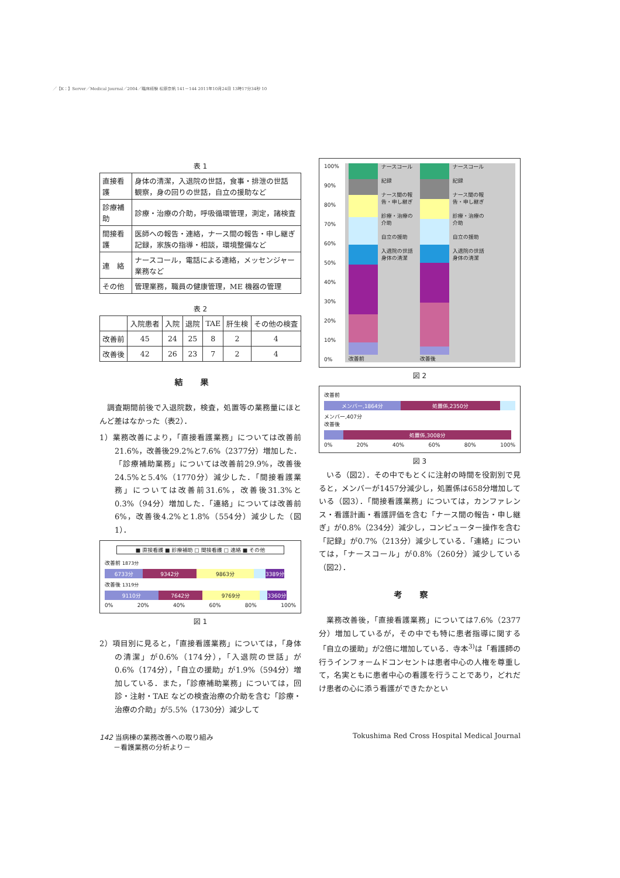／【K：】Server／Medical Journal／2004／臨床経験 松原奈帆 141－144 2011年10月24日 13時17分34秒 10
表 1
| 直接看護 | 身体の清潔，入退院の世話，食事・排泄の世話 観察，身の回りの世話，自立の援助など |
| 診療補助 | 診療・治療の介助，呼吸循環管理，測定，諸検査 |
| 間接看護 | 医師への報告・連絡，ナース間の報告・申し継ぎ 記録，家族の指導・相談，環境整備など |
| 連 絡 | ナースコール，電話による連絡，メッセンジャー業務など |
| その他 | 管理業務，職員の健康管理，ME 機器の管理 |
表 2
| | 入院患者 | 入院 | 退院 | TAE | 肝生検 | その他の検査 |
| --- | --- | --- | --- | --- | --- | --- |
| 改善前 | 45 | 24 | 25 | 8 | 2 | 4 |
| 改善後 | 42 | 26 | 23 | 7 | 2 | 4 |
結果
調査期間前後で入退院数，検査，処置等の業務量にほとんど差はなかった（表2）．
1）業務改善により，「直接看護業務」については改善前21.6%，改善後29.2%と7.6%（2377分）増加した．「診療補助業務」については改善前29.9%，改善後24.5%と5.4%（1770分）減少した．「間接看護業務」については改善前31.6%，改善後31.3%と0.3%（94分）増加した．「連絡」については改善前6%，改善後4.2%と1.8%（554分）減少した（図1）．
■ 直接看護 ■ 診療補助 □ 間接看護 □ 連絡 ■ その他
改善前 1873分
6733分 9342分 9863分 3389分
改善後 1319分
9110分 7642分 9769分 3360分
0% 20% 40% 60% 80% 100%
図 1
2）項目別に見ると，「直接看護業務」については，「身体の清潔」が0.6%（174分），「入退院の世話」が0.6%（174分），「自立の援助」が1.9%（594分）増加している．また，「診療補助業務」については，回診・注射・TAE などの検査治療の介助を含む「診療・治療の介助」が5.5%（1730分）減少して
100%
90%
80%
70%
60%
50%
40%
30%
20%
10%
0%
改善前
ナースコール
記録
ナース間の報告・申し継ぎ
診療・治療の介助
自立の援助
入退院の世話
身体の清潔
改善後
ナースコール
記録
ナース間の報告・申し継ぎ
診療・治療の介助
自立の援助
入退院の世話
身体の清潔
図 2
改善前
メンバー,1864分 処置係,2350分
メンバー,407分
改善後
処置係,3008分
0% 20% 40% 60% 80% 100%
図 3
いる（図2）．その中でもとくに注射の時間を役割別で見ると，メンバーが1457分減少し，処置係は658分増加している（図3）．「間接看護業務」については，カンファレンス・看護計画・看護評価を含む「ナース間の報告・申し継ぎ」が0.8%（234分）減少し，コンピューター操作を含む「記録」が0.7%（213分）減少している．「連絡」については，「ナースコール」が0.8%（260分）減少している（図2）．
考察
業務改善後，「直接看護業務」については7.6%（2377分）増加しているが，その中でも特に患者指導に関する「自立の援助」が2倍に増加している．寺本<sup>3)</sup>は「看護師の行うインフォームドコンセントは患者中心の人権を尊重して，名実ともに患者中心の看護を行うことであり，どれだけ患者の心に添う看護ができたかとい
142 当病棟の業務改善への取り組み
　　－看護業務の分析より－
Tokushima Red Cross Hospital Medical Journal